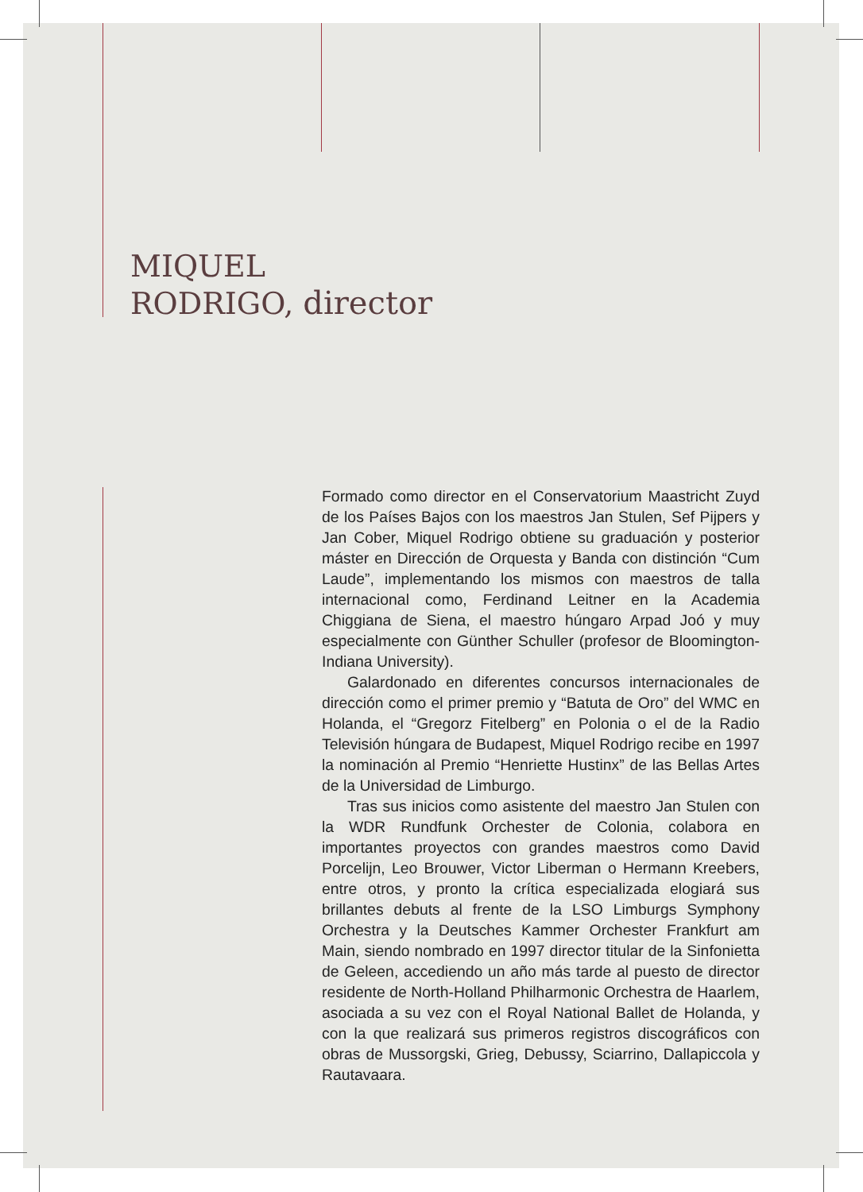MIQUEL
RODRIGO, director
Formado como director en el Conservatorium Maastricht Zuyd de los Países Bajos con los maestros Jan Stulen, Sef Pijpers y Jan Cober, Miquel Rodrigo obtiene su graduación y posterior máster en Dirección de Orquesta y Banda con distinción “Cum Laude”, implementando los mismos con maestros de talla internacional como, Ferdinand Leitner en la Academia Chiggiana de Siena, el maestro húngaro Arpad Joó y muy especialmente con Günther Schuller (profesor de Bloomington-Indiana University).
Galardonado en diferentes concursos internacionales de dirección como el primer premio y “Batuta de Oro” del WMC en Holanda, el “Gregorz Fitelberg” en Polonia o el de la Radio Televisión húngara de Budapest, Miquel Rodrigo recibe en 1997 la nominación al Premio “Henriette Hustinx” de las Bellas Artes de la Universidad de Limburgo.
Tras sus inicios como asistente del maestro Jan Stulen con la WDR Rundfunk Orchester de Colonia, colabora en importantes proyectos con grandes maestros como David Porcelijn, Leo Brouwer, Victor Liberman o Hermann Kree­bers, entre otros, y pronto la crítica especializada elogiará sus brillantes debuts al frente de la LSO Limburgs Sym­phony Orchestra y la Deutsches Kammer Orchester Frank­furt am Main, siendo nombrado en 1997 director titular de la Sinfonietta de Geleen, accediendo un año más tarde al puesto de director residente de North-Holland Philharmo­nic Orchestra de Haarlem, asociada a su vez con el Royal National Ballet de Holanda, y con la que realizará sus pri­meros registros discográficos con obras de Mussorgski, Grieg, Debussy, Sciarrino, Dallapiccola y Rautavaara.